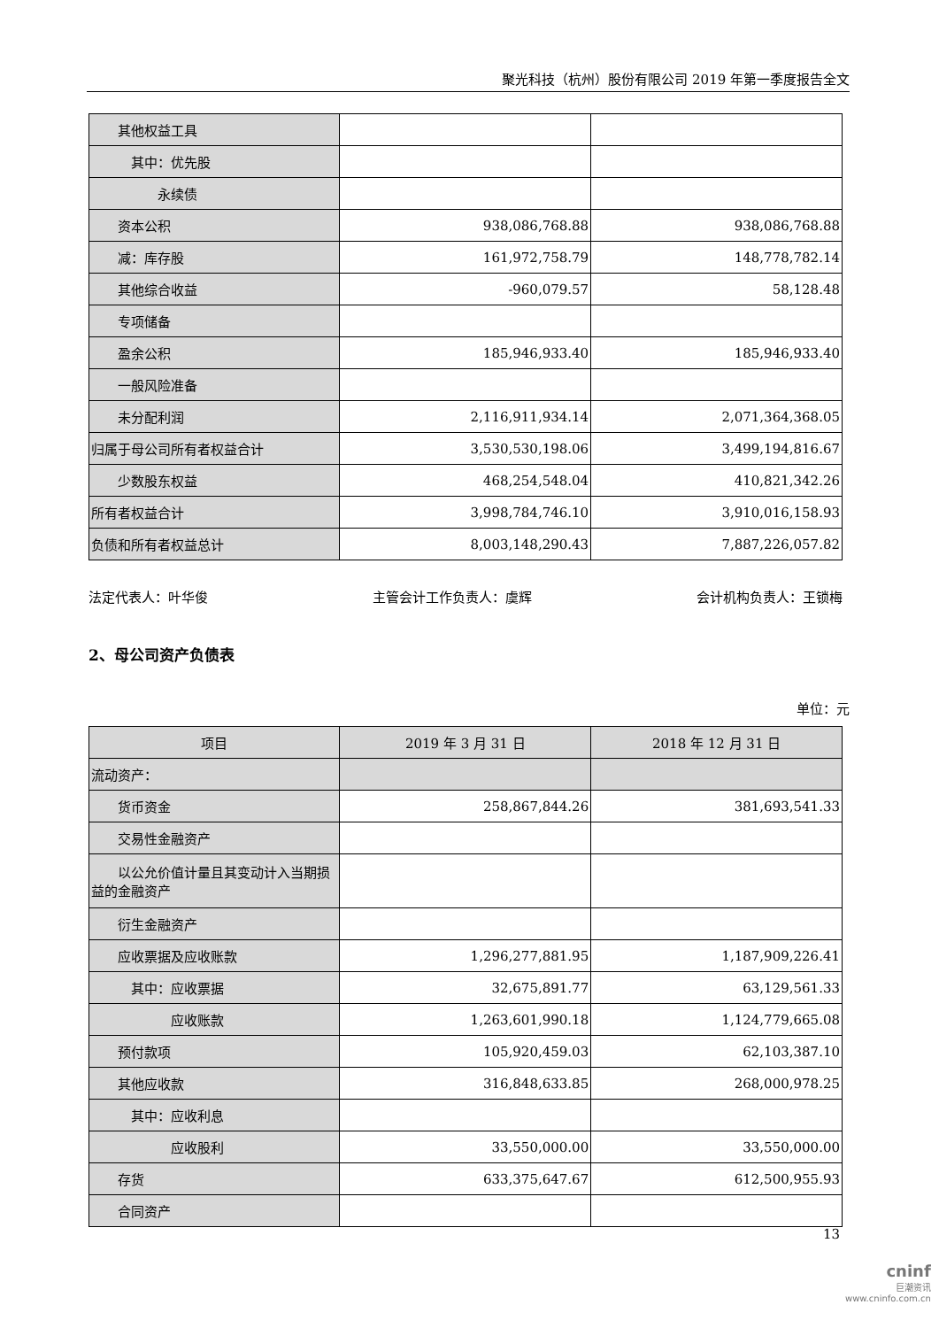聚光科技（杭州）股份有限公司 2019 年第一季度报告全文
| 其他权益工具 | | |
| 其中：优先股 | | |
| 永续债 | | |
| 资本公积 | 938,086,768.88 | 938,086,768.88 |
| 减：库存股 | 161,972,758.79 | 148,778,782.14 |
| 其他综合收益 | -960,079.57 | 58,128.48 |
| 专项储备 | | |
| 盈余公积 | 185,946,933.40 | 185,946,933.40 |
| 一般风险准备 | | |
| 未分配利润 | 2,116,911,934.14 | 2,071,364,368.05 |
| 归属于母公司所有者权益合计 | 3,530,530,198.06 | 3,499,194,816.67 |
| 少数股东权益 | 468,254,548.04 | 410,821,342.26 |
| 所有者权益合计 | 3,998,784,746.10 | 3,910,016,158.93 |
| 负债和所有者权益总计 | 8,003,148,290.43 | 7,887,226,057.82 |
法定代表人：叶华俊 主管会计工作负责人：虞辉 会计机构负责人：王锁梅
2、母公司资产负债表
单位：元
| 项目 | 2019 年 3 月 31 日 | 2018 年 12 月 31 日 |
| --- | --- | --- |
| 流动资产： | | |
| 货币资金 | 258,867,844.26 | 381,693,541.33 |
| 交易性金融资产 | | |
| 以公允价值计量且其变动计入当期损益的金融资产 | | |
| 衍生金融资产 | | |
| 应收票据及应收账款 | 1,296,277,881.95 | 1,187,909,226.41 |
| 其中：应收票据 | 32,675,891.77 | 63,129,561.33 |
| 应收账款 | 1,263,601,990.18 | 1,124,779,665.08 |
| 预付款项 | 105,920,459.03 | 62,103,387.10 |
| 其他应收款 | 316,848,633.85 | 268,000,978.25 |
| 其中：应收利息 | | |
| 应收股利 | 33,550,000.00 | 33,550,000.00 |
| 存货 | 633,375,647.67 | 612,500,955.93 |
| 合同资产 | | |
13
cninf
巨潮资讯
www.cninfo.com.cn